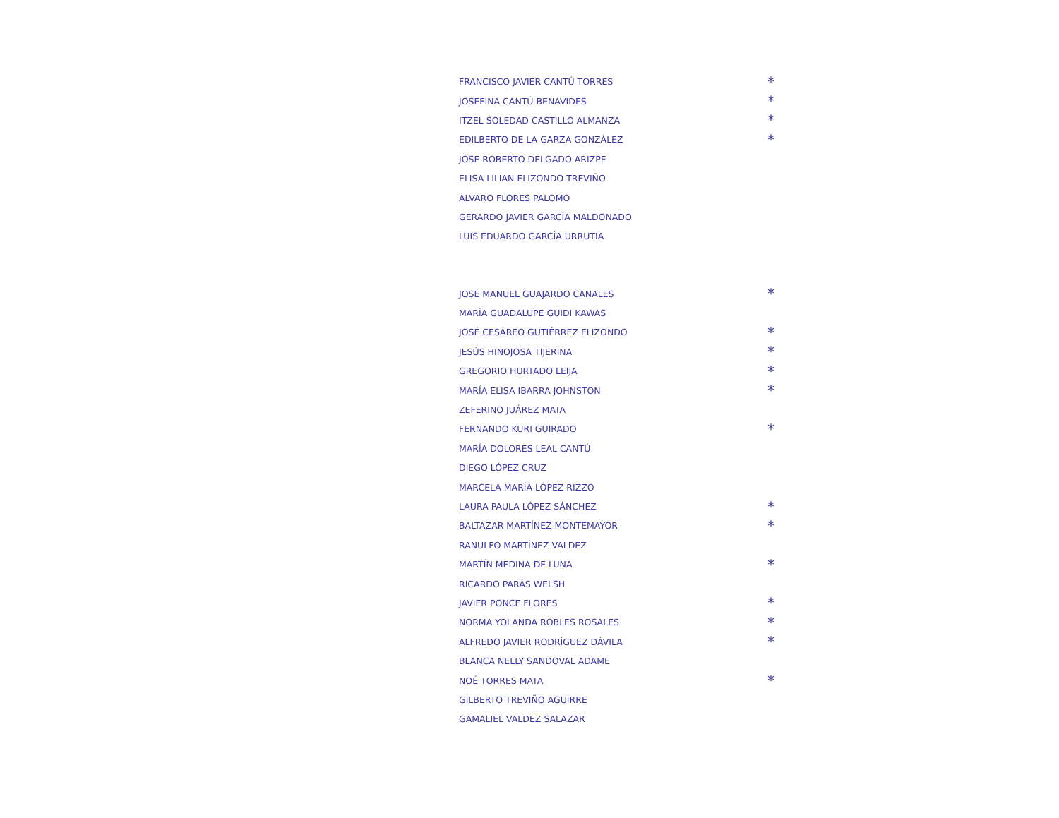FRANCISCO JAVIER CANTÚ TORRES *
JOSEFINA CANTÚ BENAVIDES *
ITZEL SOLEDAD CASTILLO ALMANZA *
EDILBERTO DE LA GARZA GONZÁLEZ *
JOSE ROBERTO DELGADO ARIZPE
ELISA LILIAN ELIZONDO TREVIÑO
ÁLVARO FLORES PALOMO
GERARDO JAVIER GARCÍA MALDONADO
LUIS EDUARDO GARCÍA URRUTIA
JOSÉ MANUEL GUAJARDO CANALES *
MARÍA GUADALUPE GUIDI KAWAS
JOSÉ CESÁREO GUTIÉRREZ ELIZONDO *
JESÚS HINOJOSA TIJERINA *
GREGORIO HURTADO LEIJA *
MARÍA ELISA IBARRA JOHNSTON *
ZEFERINO JUÁREZ MATA
FERNANDO KURI GUIRADO *
MARÍA DOLORES LEAL CANTÚ
DIEGO LÓPEZ CRUZ
MARCELA MARÍA LÓPEZ RIZZO
LAURA PAULA LÓPEZ SÁNCHEZ *
BALTAZAR MARTÍNEZ MONTEMAYOR *
RANULFO MARTÍNEZ VALDEZ
MARTÍN MEDINA DE LUNA *
RICARDO PARÁS WELSH
JAVIER PONCE FLORES *
NORMA YOLANDA ROBLES ROSALES *
ALFREDO JAVIER RODRÍGUEZ DÁVILA *
BLANCA NELLY SANDOVAL ADAME
NOÉ TORRES MATA *
GILBERTO TREVIÑO AGUIRRE
GAMALIEL VALDEZ SALAZAR